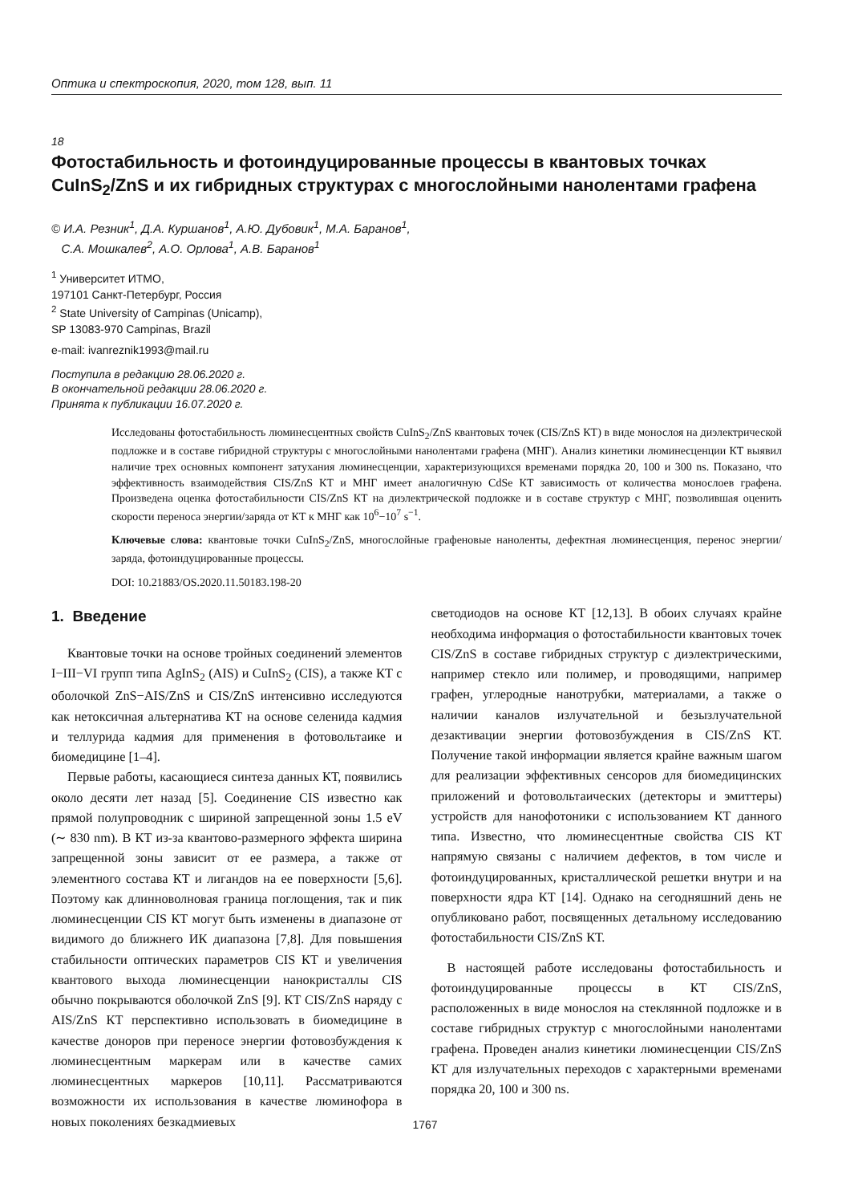Оптика и спектроскопия, 2020, том 128, вып. 11
18
Фотостабильность и фотоиндуцированные процессы в квантовых точках CuInS<sub>2</sub>/ZnS и их гибридных структурах с многослойными нанолентами графена
© И.А. Резник<sup>1</sup>, Д.А. Куршанов<sup>1</sup>, А.Ю. Дубовик<sup>1</sup>, М.А. Баранов<sup>1</sup>,
С.А. Мошкалев<sup>2</sup>, А.О. Орлова<sup>1</sup>, А.В. Баранов<sup>1</sup>
<sup>1</sup> Университет ИТМО,
197101 Санкт-Петербург, Россия
<sup>2</sup> State University of Campinas (Unicamp),
SP 13083-970 Campinas, Brazil
e-mail: ivanreznik1993@mail.ru
Поступила в редакцию 28.06.2020 г.
В окончательной редакции 28.06.2020 г.
Принята к публикации 16.07.2020 г.
Исследованы фотостабильность люминесцентных свойств CuInS<sub>2</sub>/ZnS квантовых точек (CIS/ZnS КТ) в виде монослоя на диэлектрической подложке и в составе гибридной структуры с многослойными нанолентами графена (МНГ). Анализ кинетики люминесценции КТ выявил наличие трех основных компонент затухания люминесценции, характеризующихся временами порядка 20, 100 и 300 ns. Показано, что эффективность взаимодействия CIS/ZnS КТ и МНГ имеет аналогичную CdSe КТ зависимость от количества монослоев графена. Произведена оценка фотостабильности CIS/ZnS КТ на диэлектрической подложке и в составе структур с МНГ, позволившая оценить скорости переноса энергии/заряда от КТ к МНГ как 10<sup>6</sup>−10<sup>7</sup> s<sup>−1</sup>.
Ключевые слова: квантовые точки CuInS<sub>2</sub>/ZnS, многослойные графеновые наноленты, дефектная люминесценция, перенос энергии/заряда, фотоиндуцированные процессы.
DOI: 10.21883/OS.2020.11.50183.198-20
1. Введение
Квантовые точки на основе тройных соединений элементов I−III−VI групп типа AgInS<sub>2</sub> (AIS) и CuInS<sub>2</sub> (CIS), а также КТ с оболочкой ZnS−AIS/ZnS и CIS/ZnS интенсивно исследуются как нетоксичная альтернатива КТ на основе селенида кадмия и теллурида кадмия для применения в фотовольтаике и биомедицине [1–4].
Первые работы, касающиеся синтеза данных КТ, появились около десяти лет назад [5]. Соединение CIS известно как прямой полупроводник с шириной запрещенной зоны 1.5 eV (∼ 830 nm). В КТ из-за квантово-размерного эффекта ширина запрещенной зоны зависит от ее размера, а также от элементного состава КТ и лигандов на ее поверхности [5,6]. Поэтому как длинноволновая граница поглощения, так и пик люминесценции CIS КТ могут быть изменены в диапазоне от видимого до ближнего ИК диапазона [7,8]. Для повышения стабильности оптических параметров CIS КТ и увеличения квантового выхода люминесценции нанокристаллы CIS обычно покрываются оболочкой ZnS [9]. КТ CIS/ZnS наряду с AIS/ZnS КТ перспективно использовать в биомедицине в качестве доноров при переносе энергии фотовозбуждения к люминесцентным маркерам или в качестве самих люминесцентных маркеров [10,11]. Рассматриваются возможности их использования в качестве люминофора в новых поколениях безкадмиевых
светодиодов на основе КТ [12,13]. В обоих случаях крайне необходима информация о фотостабильности квантовых точек CIS/ZnS в составе гибридных структур с диэлектрическими, например стекло или полимер, и проводящими, например графен, углеродные нанотрубки, материалами, а также о наличии каналов излучательной и безызлучательной дезактивации энергии фотовозбуждения в CIS/ZnS КТ. Получение такой информации является крайне важным шагом для реализации эффективных сенсоров для биомедицинских приложений и фотовольтаических (детекторы и эмиттеры) устройств для нанофотоники с использованием КТ данного типа. Известно, что люминесцентные свойства CIS КТ напрямую связаны с наличием дефектов, в том числе и фотоиндуцированных, кристаллической решетки внутри и на поверхности ядра КТ [14]. Однако на сегодняшний день не опубликовано работ, посвященных детальному исследованию фотостабильности CIS/ZnS КТ.
В настоящей работе исследованы фотостабильность и фотоиндуцированные процессы в КТ CIS/ZnS, расположенных в виде монослоя на стеклянной подложке и в составе гибридных структур с многослойными нанолентами графена. Проведен анализ кинетики люминесценции CIS/ZnS КТ для излучательных переходов с характерными временами порядка 20, 100 и 300 ns.
1767